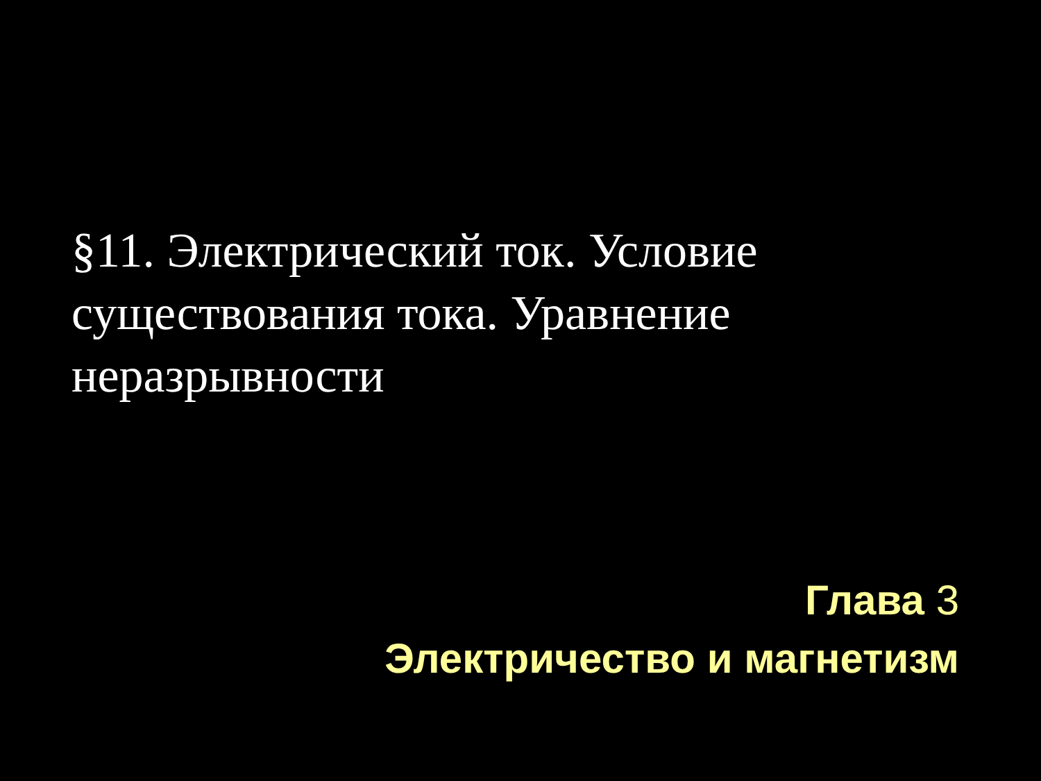§11. Электрический ток. Условие существования тока. Уравнение неразрывности
Глава 3
Электричество и магнетизм